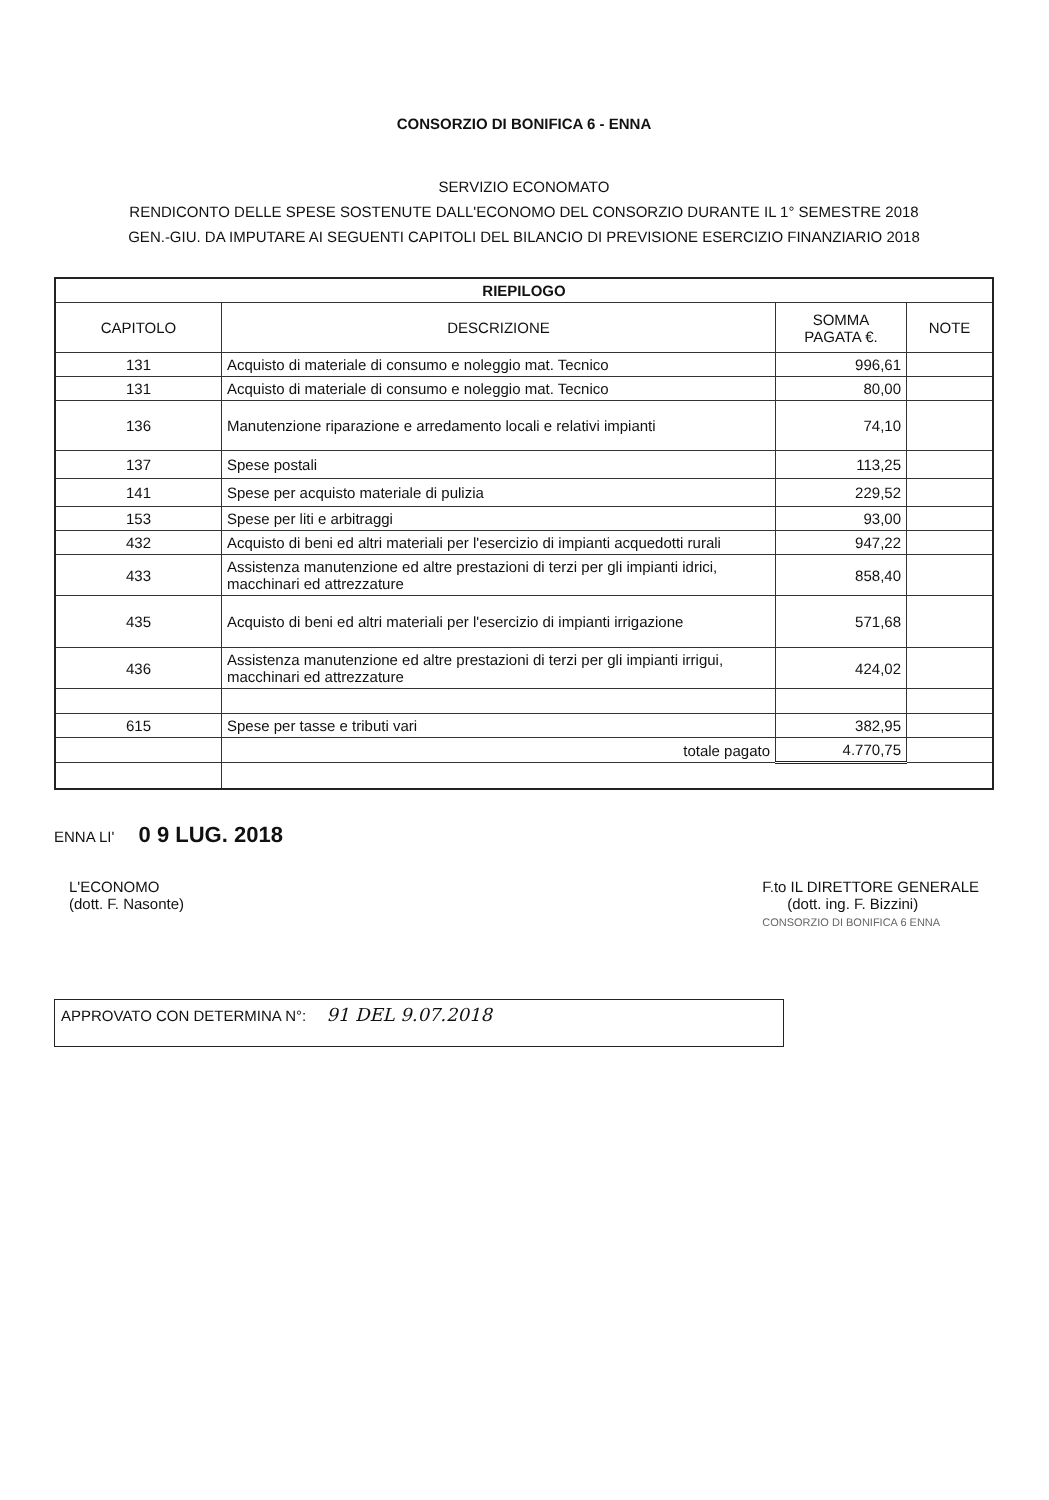CONSORZIO DI BONIFICA 6 - ENNA
SERVIZIO ECONOMATO
RENDICONTO DELLE SPESE SOSTENUTE DALL'ECONOMO DEL CONSORZIO DURANTE IL 1° SEMESTRE 2018
GEN.-GIU. DA IMPUTARE AI SEGUENTI CAPITOLI DEL BILANCIO DI PREVISIONE ESERCIZIO FINANZIARIO 2018
| RIEPILOGO | | | |
| --- | --- | --- | --- |
| CAPITOLO | DESCRIZIONE | SOMMA PAGATA €. | NOTE |
| 131 | Acquisto di materiale di consumo e noleggio mat. Tecnico | 996,61 | |
| 131 | Acquisto di materiale di consumo e noleggio mat. Tecnico | 80,00 | |
| 136 | Manutenzione riparazione e arredamento locali e relativi impianti | 74,10 | |
| 137 | Spese postali | 113,25 | |
| 141 | Spese per acquisto materiale di pulizia | 229,52 | |
| 153 | Spese per liti e arbitraggi | 93,00 | |
| 432 | Acquisto di beni ed altri materiali per l'esercizio di impianti acquedotti rurali | 947,22 | |
| 433 | Assistenza manutenzione ed altre prestazioni di terzi per gli impianti idrici, macchinari ed attrezzature | 858,40 | |
| 435 | Acquisto di beni ed altri materiali per l'esercizio di impianti irrigazione | 571,68 | |
| 436 | Assistenza manutenzione ed altre prestazioni di terzi per gli impianti irrigui, macchinari ed attrezzature | 424,02 | |
| 615 | Spese per tasse e tributi vari | 382,95 | |
| | totale pagato | 4.770,75 | |
ENNA LI' 0 9 LUG. 2018
L'ECONOMO
(dott. F. Nasonte)
F.to IL DIRETTORE GENERALE
(dott. ing. F. Bizzini)
CONSORZIO DI BONIFICA 6 ENNA
APPROVATO CON DETERMINA N°: 91 DEL 9.07.2018